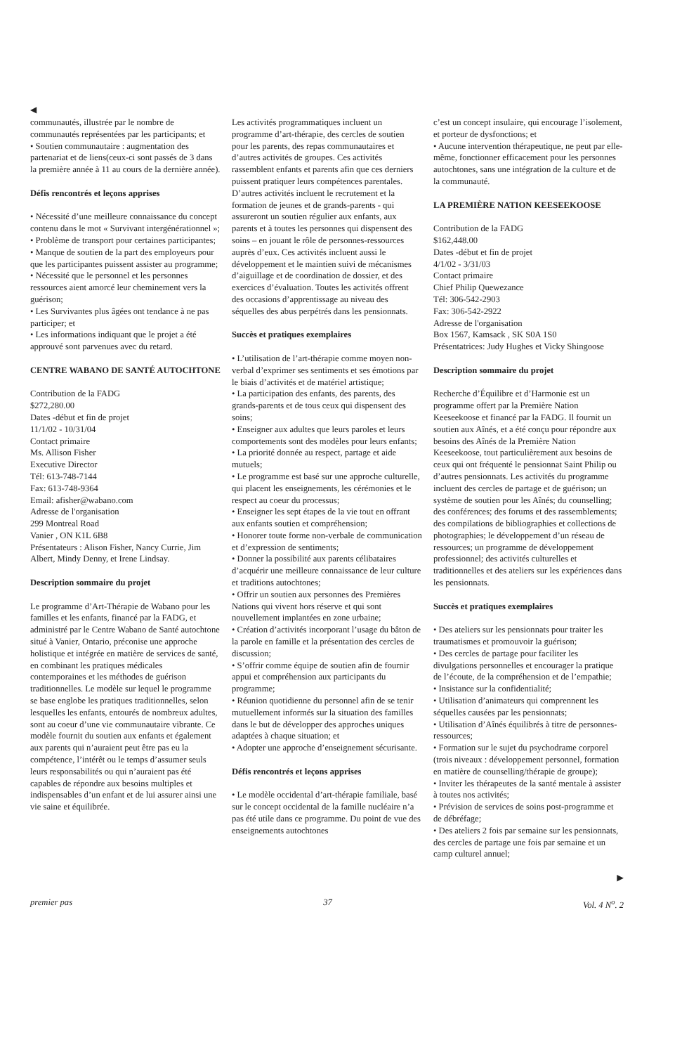◀
communautés, illustrée par le nombre de communautés représentées par les participants; et
• Soutien communautaire : augmentation des partenariat et de liens(ceux-ci sont passés de 3 dans la première année à 11 au cours de la dernière année).
Défis rencontrés et leçons apprises
• Nécessité d’une meilleure connaissance du concept contenu dans le mot « Survivant intergénérationnel »;
• Problème de transport pour certaines participantes;
• Manque de soutien de la part des employeurs pour que les participantes puissent assister au programme;
• Nécessité que le personnel et les personnes ressources aient amorcé leur cheminement vers la guérison;
• Les Survivantes plus âgées ont tendance à ne pas participer; et
• Les informations indiquant que le projet a été approuvé sont parvenues avec du retard.
CENTRE WABANO DE SANTÉ AUTOCHTONE
Contribution de la FADG
$272,280.00
Dates -début et fin de projet
11/1/02 - 10/31/04
Contact primaire
Ms. Allison Fisher
Executive Director
Tél: 613-748-7144
Fax: 613-748-9364
Email: afisher@wabano.com
Adresse de l'organisation
299 Montreal Road
Vanier , ON K1L 6B8
Présentateurs : Alison Fisher, Nancy Currie, Jim Albert, Mindy Denny, et Irene Lindsay.
Description sommaire du projet
Le programme d’Art-Thérapie de Wabano pour les familles et les enfants, financé par la FADG, et administré par le Centre Wabano de Santé autochtone situé à Vanier, Ontario, préconise une approche holistique et intégrée en matière de services de santé, en combinant les pratiques médicales contemporaines et les méthodes de guérison traditionnelles. Le modèle sur lequel le programme se base englobe les pratiques traditionnelles, selon lesquelles les enfants, entourés de nombreux adultes, sont au coeur d’une vie communautaire vibrante. Ce modèle fournit du soutien aux enfants et également aux parents qui n’auraient peut être pas eu la compétence, l’intérêt ou le temps d’assumer seuls leurs responsabilités ou qui n’auraient pas été capables de répondre aux besoins multiples et indispensables d’un enfant et de lui assurer ainsi une vie saine et équilibrée.
Les activités programmatiques incluent un programme d’art-thérapie, des cercles de soutien pour les parents, des repas communautaires et d’autres activités de groupes. Ces activités rassemblent enfants et parents afin que ces derniers puissent pratiquer leurs compétences parentales. D’autres activités incluent le recrutement et la formation de jeunes et de grands-parents - qui assureront un soutien régulier aux enfants, aux parents et à toutes les personnes qui dispensent des soins – en jouant le rôle de personnes-ressources auprès d’eux. Ces activités incluent aussi le développement et le maintien suivi de mécanismes d’aiguillage et de coordination de dossier, et des exercices d’évaluation. Toutes les activités offrent des occasions d’apprentissage au niveau des séquelles des abus perpétrés dans les pensionnats.
Succès et pratiques exemplaires
• L’utilisation de l’art-thérapie comme moyen non-verbal d’exprimer ses sentiments et ses émotions par le biais d’activités et de matériel artistique;
• La participation des enfants, des parents, des grands-parents et de tous ceux qui dispensent des soins;
• Enseigner aux adultes que leurs paroles et leurs comportements sont des modèles pour leurs enfants;
• La priorité donnée au respect, partage et aide mutuels;
• Le programme est basé sur une approche culturelle, qui placent les enseignements, les cérémonies et le respect au coeur du processus;
• Enseigner les sept étapes de la vie tout en offrant aux enfants soutien et compréhension;
• Honorer toute forme non-verbale de communication et d’expression de sentiments;
• Donner la possibilité aux parents célibataires d’acquérir une meilleure connaissance de leur culture et traditions autochtones;
• Offrir un soutien aux personnes des Premières Nations qui vivent hors réserve et qui sont nouvellement implantées en zone urbaine;
• Création d’activités incorporant l’usage du bâton de la parole en famille et la présentation des cercles de discussion;
• S’offrir comme équipe de soutien afin de fournir appui et compréhension aux participants du programme;
• Réunion quotidienne du personnel afin de se tenir mutuellement informés sur la situation des familles dans le but de développer des approches uniques adaptées à chaque situation; et
• Adopter une approche d’enseignement sécurisante.
Défis rencontrés et leçons apprises
• Le modèle occidental d’art-thérapie familiale, basé sur le concept occidental de la famille nucléaire n’a pas été utile dans ce programme. Du point de vue des enseignements autochtones
c’est un concept insulaire, qui encourage l’isolement, et porteur de dysfonctions; et
• Aucune intervention thérapeutique, ne peut par elle-même, fonctionner efficacement pour les personnes autochtones, sans une intégration de la culture et de la communauté.
LA PREMIÈRE NATION KEESEEKOOSE
Contribution de la FADG
$162,448.00
Dates -début et fin de projet
4/1/02 - 3/31/03
Contact primaire
Chief Philip Quewezance
Tél: 306-542-2903
Fax: 306-542-2922
Adresse de l'organisation
Box 1567, Kamsack , SK S0A 1S0
Présentatrices: Judy Hughes et Vicky Shingoose
Description sommaire du projet
Recherche d’Équilibre et d’Harmonie est un programme offert par la Première Nation Keeseekoose et financé par la FADG. Il fournit un soutien aux Aînés, et a été conçu pour répondre aux besoins des Aînés de la Première Nation Keeseekoose, tout particulièrement aux besoins de ceux qui ont fréquenté le pensionnat Saint Philip ou d’autres pensionnats. Les activités du programme incluent des cercles de partage et de guérison; un système de soutien pour les Aînés; du counselling; des conférences; des forums et des rassemblements; des compilations de bibliographies et collections de photographies; le développement d’un réseau de ressources; un programme de développement professionnel; des activités culturelles et traditionnelles et des ateliers sur les expériences dans les pensionnats.
Succès et pratiques exemplaires
• Des ateliers sur les pensionnats pour traiter les traumatismes et promouvoir la guérison;
• Des cercles de partage pour faciliter les divulgations personnelles et encourager la pratique de l’écoute, de la compréhension et de l’empathie;
• Insistance sur la confidentialité;
• Utilisation d’animateurs qui comprennent les séquelles causées par les pensionnats;
• Utilisation d’Aînés équilibrés à titre de personnes-ressources;
• Formation sur le sujet du psychodrame corporel (trois niveaux : développement personnel, formation en matière de counselling/thérapie de groupe);
• Inviter les thérapeutes de la santé mentale à assister à toutes nos activités;
• Prévision de services de soins post-programme et de débréfage;
• Des ateliers 2 fois par semaine sur les pensionnats, des cercles de partage une fois par semaine et un camp culturel annuel;
▶
premier pas 37 Vol. 4 N<sup>o</sup>. 2